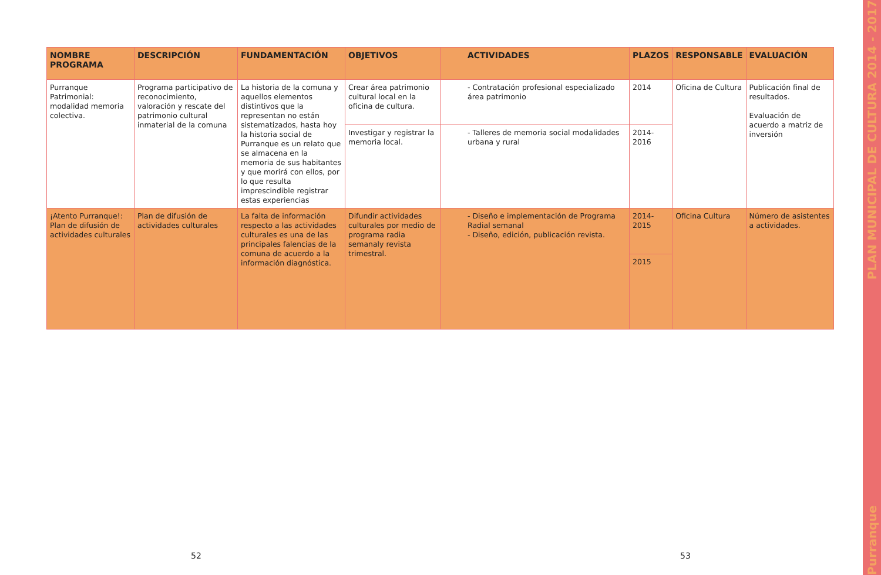| NOMBRE PROGRAMA | DESCRIPCIÓN | FUNDAMENTACIÓN | OBJETIVOS | ACTIVIDADES | PLAZOS | RESPONSABLE | EVALUACIÓN |
| --- | --- | --- | --- | --- | --- | --- | --- |
| Purranque Patrimonial: modalidad memoria colectiva. | Programa participativo de reconocimiento, valoración y rescate del patrimonio cultural inmaterial de la comuna | La historia de la comuna y aquellos elementos distintivos que la representan no están sistematizados, hasta hoy la historia social de Purranque es un relato que se almacena en la memoria de sus habitantes y que morirá con ellos, por lo que resulta imprescindible registrar estas experiencias | Crear área patrimonio cultural local en la oficina de cultura. | - Contratación profesional especializado área patrimonio | 2014 | Oficina de Cultura | Publicación final de resultados. Evaluación de acuerdo a matriz de inversión |
| | | | Investigar y registrar la memoria local. | - Talleres de memoria social modalidades urbana y rural | 2014-2016 | | |
| ¡Atento Purranque!: Plan de difusión de actividades culturales | Plan de difusión de actividades culturales | La falta de información respecto a las actividades culturales es una de las principales falencias de la comuna de acuerdo a la información diagnóstica. | Difundir actividades culturales por medio de programa radia semanaly revista trimestral. | - Diseño e implementación de Programa Radial semanal - Diseño, edición, publicación revista. | 2014-2015 | Oficina Cultura | Número de asistentes a actividades. |
| | | | | | 2015 | | |
52 53
Purranque PLAN MUNICIPAL DE CULTURA 2014 - 2017